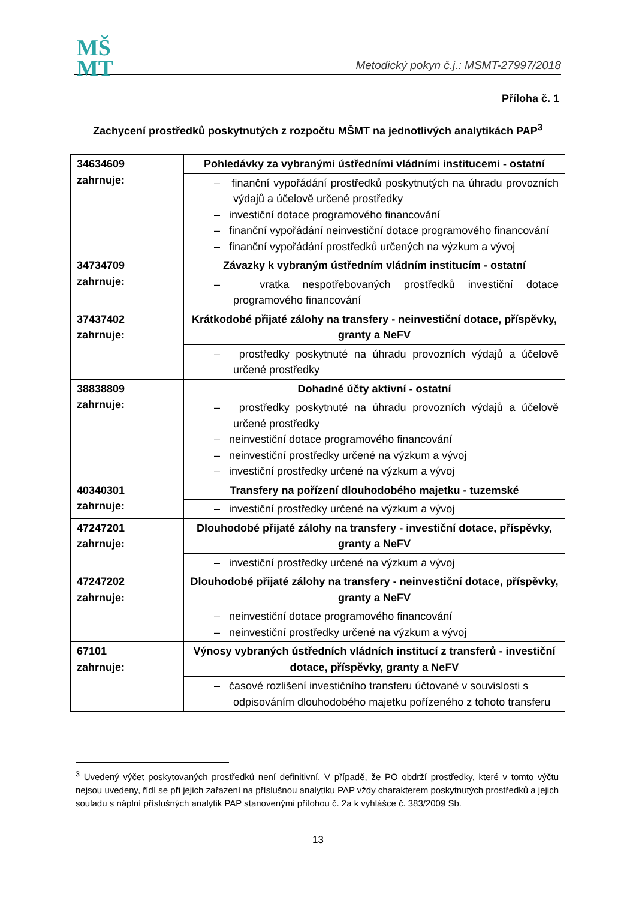MŠ
MT
Metodický pokyn č.j.: MSMT-27997/2018
Příloha č. 1
Zachycení prostředků poskytnutých z rozpočtu MŠMT na jednotlivých analytikách PAP<sup>3</sup>
| 34634609 zahrnuje: | Pohledávky za vybranými ústředními vládními institucemi - ostatní |
| | – finanční vypořádání prostředků poskytnutých na úhradu provozních výdajů a účelově určené prostředky – investiční dotace programového financování – finanční vypořádání neinvestiční dotace programového financování – finanční vypořádání prostředků určených na výzkum a vývoj |
| 34734709 zahrnuje: | Závazky k vybraným ústředním vládním institucím - ostatní |
| | – vratka nespotřebovaných prostředků investiční dotace programového financování |
| 37437402 zahrnuje: | Krátkodobé přijaté zálohy na transfery - neinvestiční dotace, příspěvky, granty a NeFV |
| | – prostředky poskytnuté na úhradu provozních výdajů a účelově určené prostředky |
| 38838809 zahrnuje: | Dohadné účty aktivní - ostatní |
| | – prostředky poskytnuté na úhradu provozních výdajů a účelově určené prostředky – neinvestiční dotace programového financování – neinvestiční prostředky určené na výzkum a vývoj – investiční prostředky určené na výzkum a vývoj |
| 40340301 zahrnuje: | Transfery na pořízení dlouhodobého majetku - tuzemské |
| | – investiční prostředky určené na výzkum a vývoj |
| 47247201 zahrnuje: | Dlouhodobé přijaté zálohy na transfery - investiční dotace, příspěvky, granty a NeFV |
| | – investiční prostředky určené na výzkum a vývoj |
| 47247202 zahrnuje: | Dlouhodobé přijaté zálohy na transfery - neinvestiční dotace, příspěvky, granty a NeFV |
| | – neinvestiční dotace programového financování – neinvestiční prostředky určené na výzkum a vývoj |
| 67101 zahrnuje: | Výnosy vybraných ústředních vládních institucí z transferů - investiční dotace, příspěvky, granty a NeFV |
| | – časové rozlišení investičního transferu účtované v souvislosti s odpisováním dlouhodobého majetku pořízeného z tohoto transferu |
<sup>3</sup> Uvedený výčet poskytovaných prostředků není definitivní. V případě, že PO obdrží prostředky, které v tomto výčtu nejsou uvedeny, řídí se při jejich zařazení na příslušnou analytiku PAP vždy charakterem poskytnutých prostředků a jejich souladu s náplní příslušných analytik PAP stanovenými přílohou č. 2a k vyhlášce č. 383/2009 Sb.
13